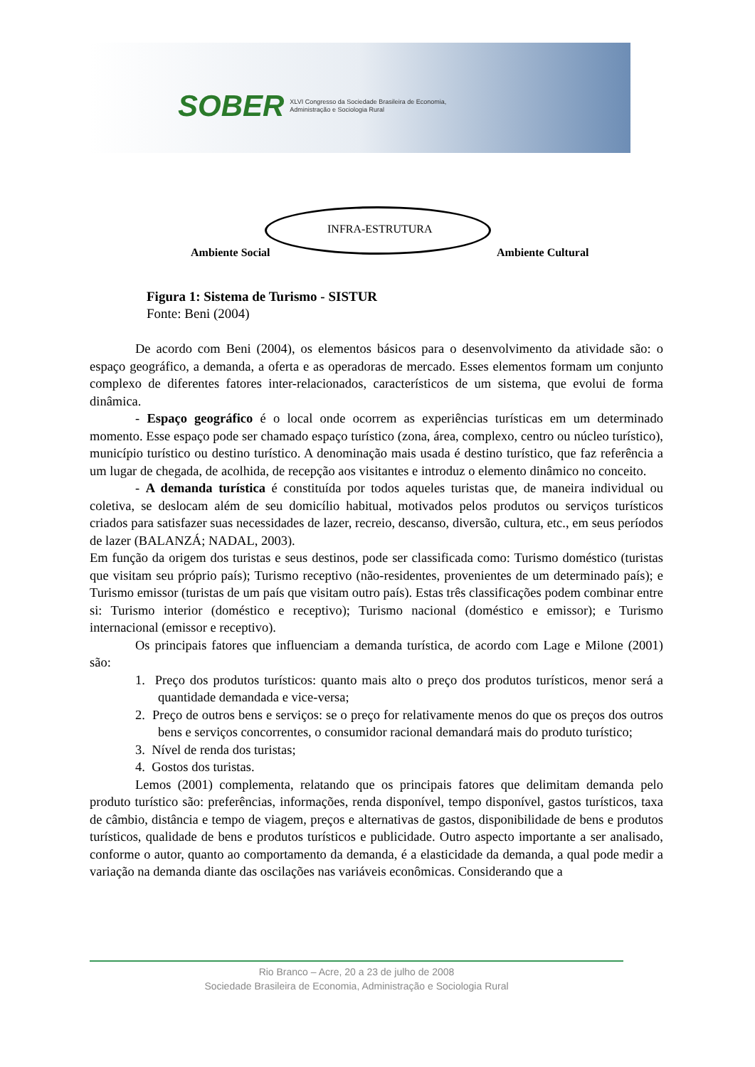SOBER XLVI Congresso da Sociedade Brasileira de Economia,
Administração e Sociologia Rural
INFRA-ESTRUTURA
Ambiente Social Ambiente Cultural
Figura 1: Sistema de Turismo - SISTUR
Fonte: Beni (2004)
De acordo com Beni (2004), os elementos básicos para o desenvolvimento da atividade são: o espaço geográfico, a demanda, a oferta e as operadoras de mercado. Esses elementos formam um conjunto complexo de diferentes fatores inter-relacionados, característicos de um sistema, que evolui de forma dinâmica.
- Espaço geográfico é o local onde ocorrem as experiências turísticas em um determinado momento. Esse espaço pode ser chamado espaço turístico (zona, área, complexo, centro ou núcleo turístico), município turístico ou destino turístico. A denominação mais usada é destino turístico, que faz referência a um lugar de chegada, de acolhida, de recepção aos visitantes e introduz o elemento dinâmico no conceito.
- A demanda turística é constituída por todos aqueles turistas que, de maneira individual ou coletiva, se deslocam além de seu domicílio habitual, motivados pelos produtos ou serviços turísticos criados para satisfazer suas necessidades de lazer, recreio, descanso, diversão, cultura, etc., em seus períodos de lazer (BALANZÁ; NADAL, 2003).
Em função da origem dos turistas e seus destinos, pode ser classificada como: Turismo doméstico (turistas que visitam seu próprio país); Turismo receptivo (não-residentes, provenientes de um determinado país); e Turismo emissor (turistas de um país que visitam outro país). Estas três classificações podem combinar entre si: Turismo interior (doméstico e receptivo); Turismo nacional (doméstico e emissor); e Turismo internacional (emissor e receptivo).
Os principais fatores que influenciam a demanda turística, de acordo com Lage e Milone (2001) são:
1. Preço dos produtos turísticos: quanto mais alto o preço dos produtos turísticos, menor será a quantidade demandada e vice-versa;
2. Preço de outros bens e serviços: se o preço for relativamente menos do que os preços dos outros bens e serviços concorrentes, o consumidor racional demandará mais do produto turístico;
3. Nível de renda dos turistas;
4. Gostos dos turistas.
Lemos (2001) complementa, relatando que os principais fatores que delimitam demanda pelo produto turístico são: preferências, informações, renda disponível, tempo disponível, gastos turísticos, taxa de câmbio, distância e tempo de viagem, preços e alternativas de gastos, disponibilidade de bens e produtos turísticos, qualidade de bens e produtos turísticos e publicidade. Outro aspecto importante a ser analisado, conforme o autor, quanto ao comportamento da demanda, é a elasticidade da demanda, a qual pode medir a variação na demanda diante das oscilações nas variáveis econômicas. Considerando que a
Rio Branco – Acre, 20 a 23 de julho de 2008
Sociedade Brasileira de Economia, Administração e Sociologia Rural